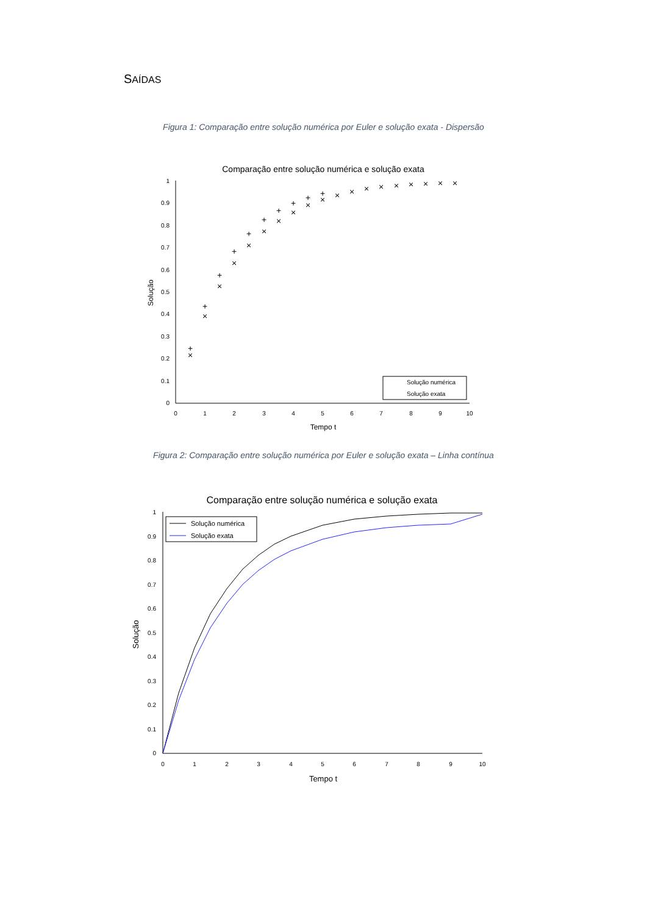SAÍDAS
Figura 1: Comparação entre solução numérica por Euler e solução exata - Dispersão
Comparação entre solução numérica e solução exata
1
0.9
0.8
0.7
0.6
0.5
0.4
0.3
0.2
0.1
0
0
1
2
3
4
5
6
7
8
9
10
Tempo t
Solução
+
+
+
+
+
+
+
+
+
+
×
×
×
×
×
×
×
×
×
×
×
×
×
×
×
×
×
×
×
Solução numérica
Solução exata
Figura 2: Comparação entre solução numérica por Euler e solução exata – Linha contínua
Comparação entre solução numérica e solução exata
1
0.9
0.8
0.7
0.6
0.5
0.4
0.3
0.2
0.1
0
0
1
2
3
4
5
6
7
8
9
10
Tempo t
Solução
Solução numérica
Solução exata